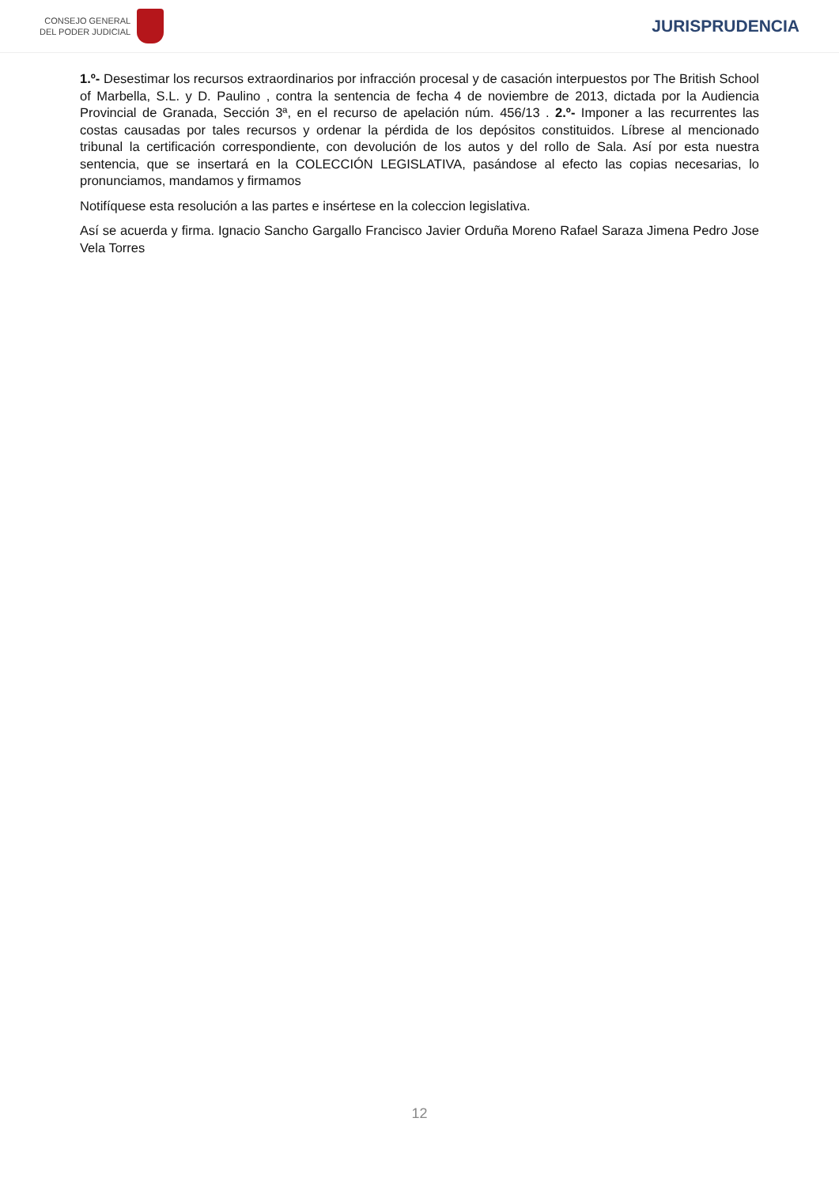CONSEJO GENERAL
DEL PODER JUDICIAL
JURISPRUDENCIA
1.º- Desestimar los recursos extraordinarios por infracción procesal y de casación interpuestos por The British School of Marbella, S.L. y D. Paulino , contra la sentencia de fecha 4 de noviembre de 2013, dictada por la Audiencia Provincial de Granada, Sección 3ª, en el recurso de apelación núm. 456/13 . 2.º- Imponer a las recurrentes las costas causadas por tales recursos y ordenar la pérdida de los depósitos constituidos. Líbrese al mencionado tribunal la certificación correspondiente, con devolución de los autos y del rollo de Sala. Así por esta nuestra sentencia, que se insertará en la COLECCIÓN LEGISLATIVA, pasándose al efecto las copias necesarias, lo pronunciamos, mandamos y firmamos
Notifíquese esta resolución a las partes e insértese en la coleccion legislativa.
Así se acuerda y firma. Ignacio Sancho Gargallo Francisco Javier Orduña Moreno Rafael Saraza Jimena Pedro Jose Vela Torres
12